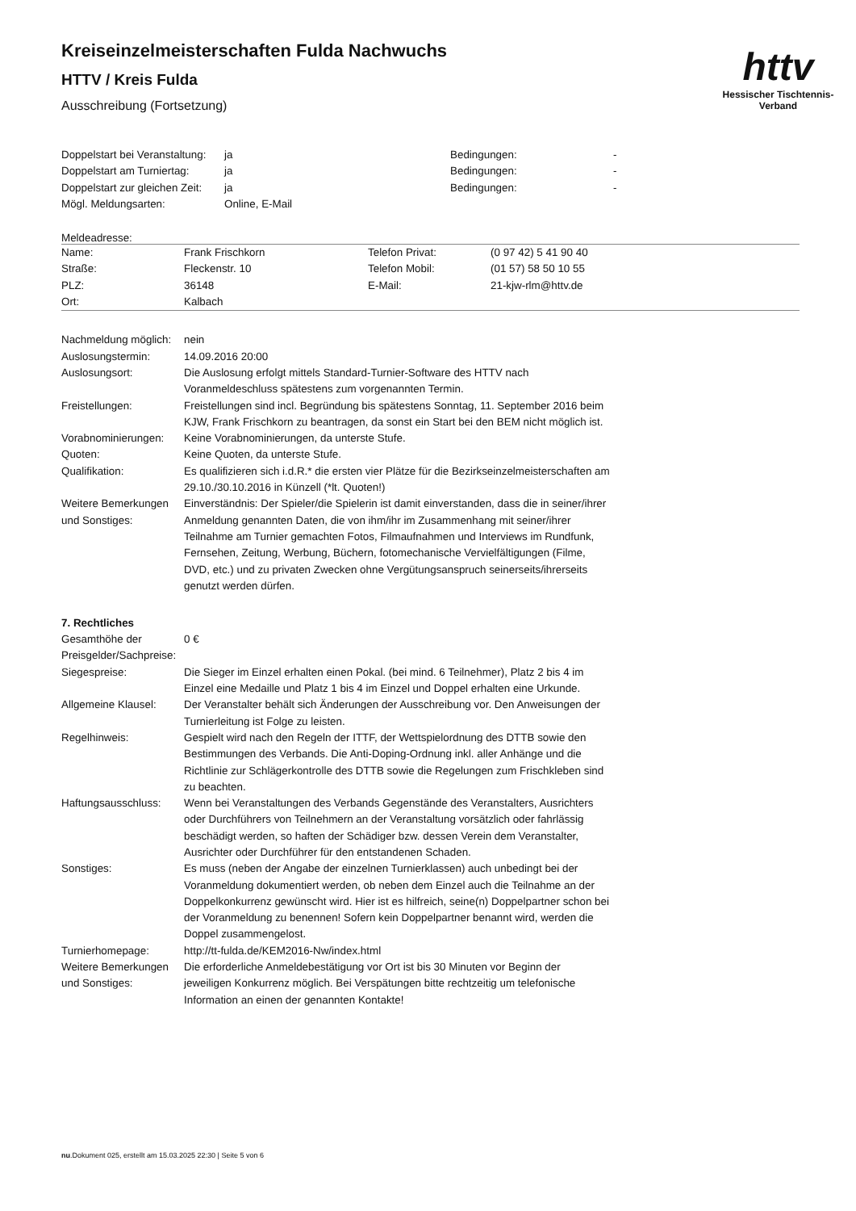httv
Hessischer Tischtennis-Verband
Kreiseinzelmeisterschaften Fulda Nachwuchs
HTTV / Kreis Fulda
Ausschreibung (Fortsetzung)
| Doppelstart bei Veranstaltung: | ja | Bedingungen: | - |
| Doppelstart am Turniertag: | ja | Bedingungen: | - |
| Doppelstart zur gleichen Zeit: | ja | Bedingungen: | - |
| Mögl. Meldungsarten: | Online, E-Mail | | |
Meldeadresse:
| Name: | Frank Frischkorn | Telefon Privat: | (0 97 42) 5 41 90 40 |
| Straße: | Fleckenstr. 10 | Telefon Mobil: | (01 57) 58 50 10 55 |
| PLZ: | 36148 | E-Mail: | 21-kjw-rlm@httv.de |
| Ort: | Kalbach | | |
| Nachmeldung möglich: | nein |
| Auslosungstermin: | 14.09.2016 20:00 |
| Auslosungsort: | Die Auslosung erfolgt mittels Standard-Turnier-Software des HTTV nach Voranmeldeschluss spätestens zum vorgenannten Termin. |
| Freistellungen: | Freistellungen sind incl. Begründung bis spätestens Sonntag, 11. September 2016 beim KJW, Frank Frischkorn zu beantragen, da sonst ein Start bei den BEM nicht möglich ist. |
| Vorabnominierungen: | Keine Vorabnominierungen, da unterste Stufe. |
| Quoten: | Keine Quoten, da unterste Stufe. |
| Qualifikation: | Es qualifizieren sich i.d.R.* die ersten vier Plätze für die Bezirkseinzelmeisterschaften am 29.10./30.10.2016 in Künzell (*lt. Quoten!) |
| Weitere Bemerkungen und Sonstiges: | Einverständnis: Der Spieler/die Spielerin ist damit einverstanden, dass die in seiner/ihrer Anmeldung genannten Daten, die von ihm/ihr im Zusammenhang mit seiner/ihrer Teilnahme am Turnier gemachten Fotos, Filmaufnahmen und Interviews im Rundfunk, Fernsehen, Zeitung, Werbung, Büchern, fotomechanische Vervielfältigungen (Filme, DVD, etc.) und zu privaten Zwecken ohne Vergütungsanspruch seinerseits/ihrerseits genutzt werden dürfen. |
7. Rechtliches
| Gesamthöhe der Preisgelder/Sachpreise: | 0 € |
| Siegespreise: | Die Sieger im Einzel erhalten einen Pokal. (bei mind. 6 Teilnehmer), Platz 2 bis 4 im Einzel eine Medaille und Platz 1 bis 4 im Einzel und Doppel erhalten eine Urkunde. |
| Allgemeine Klausel: | Der Veranstalter behält sich Änderungen der Ausschreibung vor. Den Anweisungen der Turnierleitung ist Folge zu leisten. |
| Regelhinweis: | Gespielt wird nach den Regeln der ITTF, der Wettspielordnung des DTTB sowie den Bestimmungen des Verbands. Die Anti-Doping-Ordnung inkl. aller Anhänge und die Richtlinie zur Schlägerkontrolle des DTTB sowie die Regelungen zum Frischkleben sind zu beachten. |
| Haftungsausschluss: | Wenn bei Veranstaltungen des Verbands Gegenstände des Veranstalters, Ausrichters oder Durchführers von Teilnehmern an der Veranstaltung vorsätzlich oder fahrlässig beschädigt werden, so haften der Schädiger bzw. dessen Verein dem Veranstalter, Ausrichter oder Durchführer für den entstandenen Schaden. |
| Sonstiges: | Es muss (neben der Angabe der einzelnen Turnierklassen) auch unbedingt bei der Voranmeldung dokumentiert werden, ob neben dem Einzel auch die Teilnahme an der Doppelkonkurrenz gewünscht wird. Hier ist es hilfreich, seine(n) Doppelpartner schon bei der Voranmeldung zu benennen! Sofern kein Doppelpartner benannt wird, werden die Doppel zusammengelost. |
| Turnierhomepage: | http://tt-fulda.de/KEM2016-Nw/index.html |
| Weitere Bemerkungen und Sonstiges: | Die erforderliche Anmeldebestätigung vor Ort ist bis 30 Minuten vor Beginn der jeweiligen Konkurrenz möglich. Bei Verspätungen bitte rechtzeitig um telefonische Information an einen der genannten Kontakte! |
nu.Dokument 025, erstellt am 15.03.2025 22:30 | Seite 5 von 6